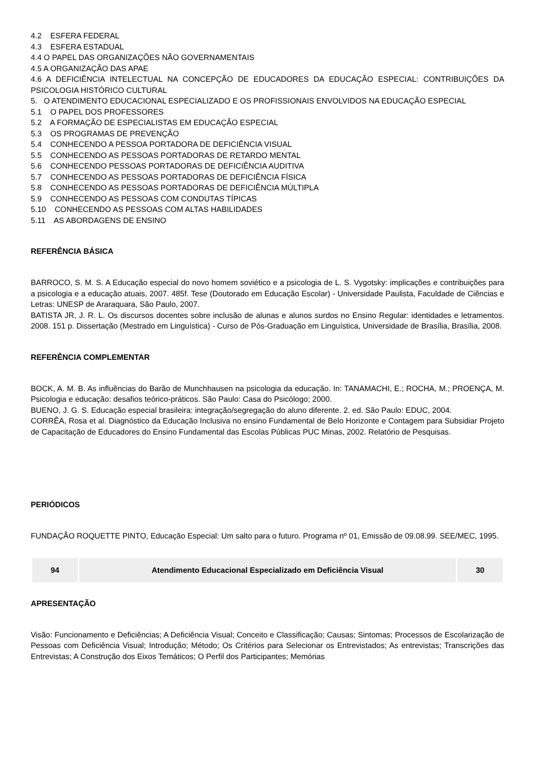4.2 ESFERA FEDERAL
4.3 ESFERA ESTADUAL
4.4 O PAPEL DAS ORGANIZAÇÕES NÃO GOVERNAMENTAIS
4.5 A ORGANIZAÇÃO DAS APAE
4.6 A DEFICIÊNCIA INTELECTUAL NA CONCEPÇÃO DE EDUCADORES DA EDUCAÇÃO ESPECIAL: CONTRIBUIÇÕES DA PSICOLOGIA HISTÓRICO CULTURAL
5. O ATENDIMENTO EDUCACIONAL ESPECIALIZADO E OS PROFISSIONAIS ENVOLVIDOS NA EDUCAÇÃO ESPECIAL
5.1 O PAPEL DOS PROFESSORES
5.2 A FORMAÇÃO DE ESPECIALISTAS EM EDUCAÇÃO ESPECIAL
5.3 OS PROGRAMAS DE PREVENÇÃO
5.4 CONHECENDO A PESSOA PORTADORA DE DEFICIÊNCIA VISUAL
5.5 CONHECENDO AS PESSOAS PORTADORAS DE RETARDO MENTAL
5.6 CONHECENDO PESSOAS PORTADORAS DE DEFICIÊNCIA AUDITIVA
5.7 CONHECENDO AS PESSOAS PORTADORAS DE DEFICIÊNCIA FÍSICA
5.8 CONHECENDO AS PESSOAS PORTADORAS DE DEFICIÊNCIA MÚLTIPLA
5.9 CONHECENDO AS PESSOAS COM CONDUTAS TÍPICAS
5.10 CONHECENDO AS PESSOAS COM ALTAS HABILIDADES
5.11 AS ABORDAGENS DE ENSINO
REFERÊNCIA BÁSICA
BARROCO, S. M. S. A Educação especial do novo homem soviético e a psicologia de L. S. Vygotsky: implicações e contribuições para a psicologia e a educação atuais, 2007. 485f. Tese (Doutorado em Educação Escolar) - Universidade Paulista, Faculdade de Ciências e Letras: UNESP de Araraquara, São Paulo, 2007.
BATISTA JR, J. R. L. Os discursos docentes sobre inclusão de alunas e alunos surdos no Ensino Regular: identidades e letramentos. 2008. 151 p. Dissertação (Mestrado em Linguística) - Curso de Pós-Graduação em Linguística, Universidade de Brasília, Brasília, 2008.
REFERÊNCIA COMPLEMENTAR
BOCK, A. M. B. As influências do Barão de Munchhausen na psicologia da educação. In: TANAMACHI, E.; ROCHA, M.; PROENÇA, M. Psicologia e educação: desafios teórico-práticos. São Paulo: Casa do Psicólogo; 2000.
BUENO, J. G. S. Educação especial brasileira: integração/segregação do aluno diferente. 2. ed. São Paulo: EDUC, 2004.
CORRÊA, Rosa et al. Diagnóstico da Educação Inclusiva no ensino Fundamental de Belo Horizonte e Contagem para Subsidiar Projeto de Capacitação de Educadores do Ensino Fundamental das Escolas Públicas PUC Minas, 2002. Relatório de Pesquisas.
PERIÓDICOS
FUNDAÇÃO ROQUETTE PINTO, Educação Especial: Um salto para o futuro. Programa nº 01, Emissão de 09.08.99. SEE/MEC, 1995.
| 94 | Atendimento Educacional Especializado em Deficiência Visual | 30 |
APRESENTAÇÃO
Visão: Funcionamento e Deficiências; A Deficiência Visual; Conceito e Classificação; Causas; Sintomas; Processos de Escolarização de Pessoas com Deficiência Visual; Introdução; Método; Os Critérios para Selecionar os Entrevistados; As entrevistas; Transcrições das Entrevistas; A Construção dos Eixos Temáticos; O Perfil dos Participantes; Memórias